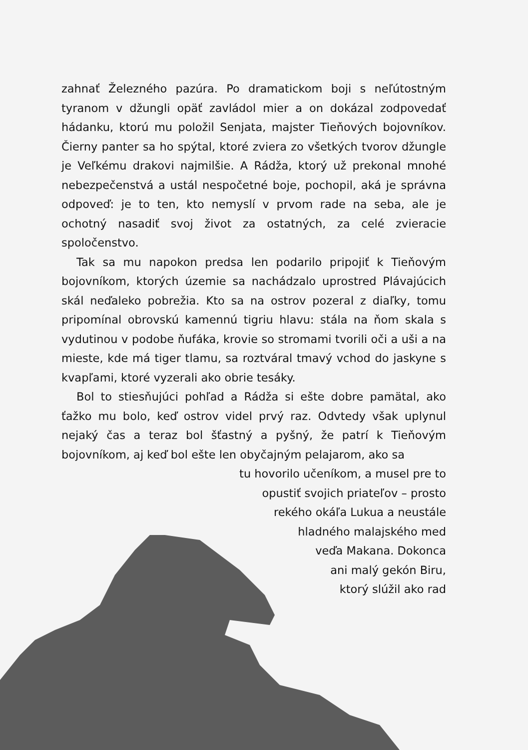zahnať Železného pazúra. Po dramatickom boji s neľútost­ným tyranom v džungli opäť zavládol mier a on dokázal zod­povedať hádanku, ktorú mu položil Senjata, majster Tieňo­vých bojovníkov. Čierny panter sa ho spýtal, ktoré zviera zo všetkých tvorov džungle je Veľkému drakovi najmilšie. A Rádža, ktorý už prekonal mnohé nebezpečenstvá a ustál nespočetné boje, pochopil, aká je správna odpoveď: je to ten, kto nemyslí v prvom rade na seba, ale je ochotný nasadiť svoj život za ostatných, za celé zvieracie spoločenstvo.
Tak sa mu napokon predsa len podarilo pripojiť k Tieňovým bojovníkom, ktorých územie sa nachádzalo uprostred Pláva­júcich skál neďaleko pobrežia. Kto sa na ostrov pozeral z diaľ­ky, tomu pripomínal obrovskú kamennú tigriu hlavu: stála na ňom skala s vydutinou v podobe ňufáka, krovie so stromami tvorili oči a uši a na mieste, kde má tiger tlamu, sa roztváral tmavý vchod do jaskyne s kvapľami, ktoré vyzerali ako obrie tesáky.
Bol to stiesňujúci pohľad a Rádža si ešte dobre pamätal, ako ťažko mu bolo, keď ostrov videl prvý raz. Odvtedy však uply­nul nejaký čas a teraz bol šťastný a pyšný, že patrí k Tieňovým bojovníkom, aj keď bol ešte len obyčajným pelajarom, ako sa
tu hovorilo učeníkom, a musel pre to
opustiť svojich priateľov – prosto­
rekého okáľa Lukua a neustále
hladného malajského med­
veďa Makana. Dokonca
ani malý gekón Biru,
ktorý slúžil ako rad­